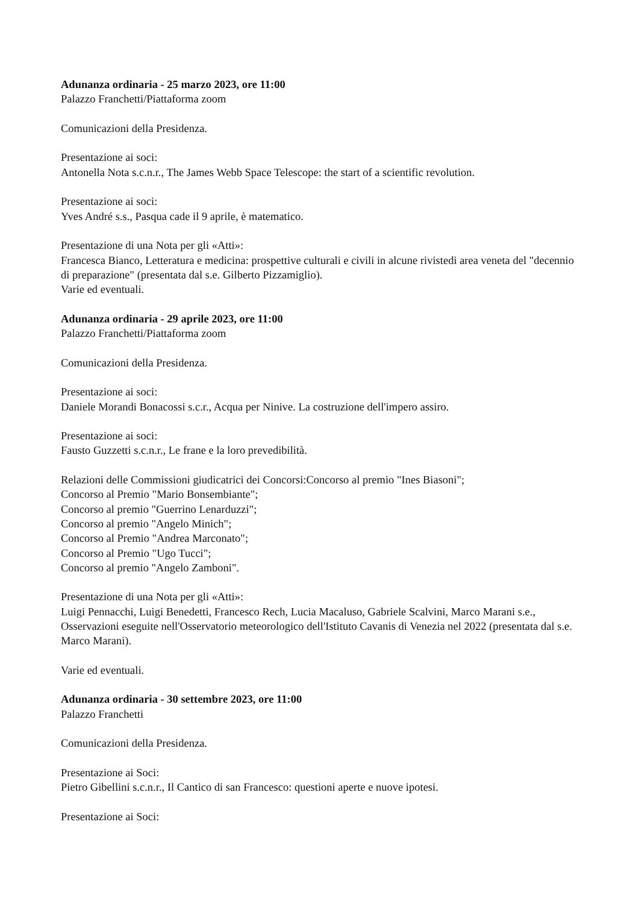Adunanza ordinaria - 25 marzo 2023, ore 11:00
Palazzo Franchetti/Piattaforma zoom
Comunicazioni della Presidenza.
Presentazione ai soci:
Antonella Nota s.c.n.r., The James Webb Space Telescope: the start of a scientific revolution.
Presentazione ai soci:
Yves André s.s., Pasqua cade il 9 aprile, è matematico.
Presentazione di una Nota per gli «Atti»:
Francesca Bianco, Letteratura e medicina: prospettive culturali e civili in alcune rivistedi area veneta del "decennio di preparazione" (presentata dal s.e. Gilberto Pizzamiglio).
Varie ed eventuali.
Adunanza ordinaria - 29 aprile 2023, ore 11:00
Palazzo Franchetti/Piattaforma zoom
Comunicazioni della Presidenza.
Presentazione ai soci:
Daniele Morandi Bonacossi s.c.r., Acqua per Ninive. La costruzione dell'impero assiro.
Presentazione ai soci:
Fausto Guzzetti s.c.n.r., Le frane e la loro prevedibilità.
Relazioni delle Commissioni giudicatrici dei Concorsi:Concorso al premio "Ines Biasoni";
Concorso al Premio "Mario Bonsembiante";
Concorso al premio "Guerrino Lenarduzzi";
Concorso al premio "Angelo Minich";
Concorso al Premio "Andrea Marconato";
Concorso al Premio "Ugo Tucci";
Concorso al premio "Angelo Zamboni".
Presentazione di una Nota per gli «Atti»:
Luigi Pennacchi, Luigi Benedetti, Francesco Rech, Lucia Macaluso, Gabriele Scalvini, Marco Marani s.e.,
Osservazioni eseguite nell'Osservatorio meteorologico dell'Istituto Cavanis di Venezia nel 2022 (presentata dal s.e. Marco Marani).
Varie ed eventuali.
Adunanza ordinaria - 30 settembre 2023, ore 11:00
Palazzo Franchetti
Comunicazioni della Presidenza.
Presentazione ai Soci:
Pietro Gibellini s.c.n.r., Il Cantico di san Francesco: questioni aperte e nuove ipotesi.
Presentazione ai Soci: